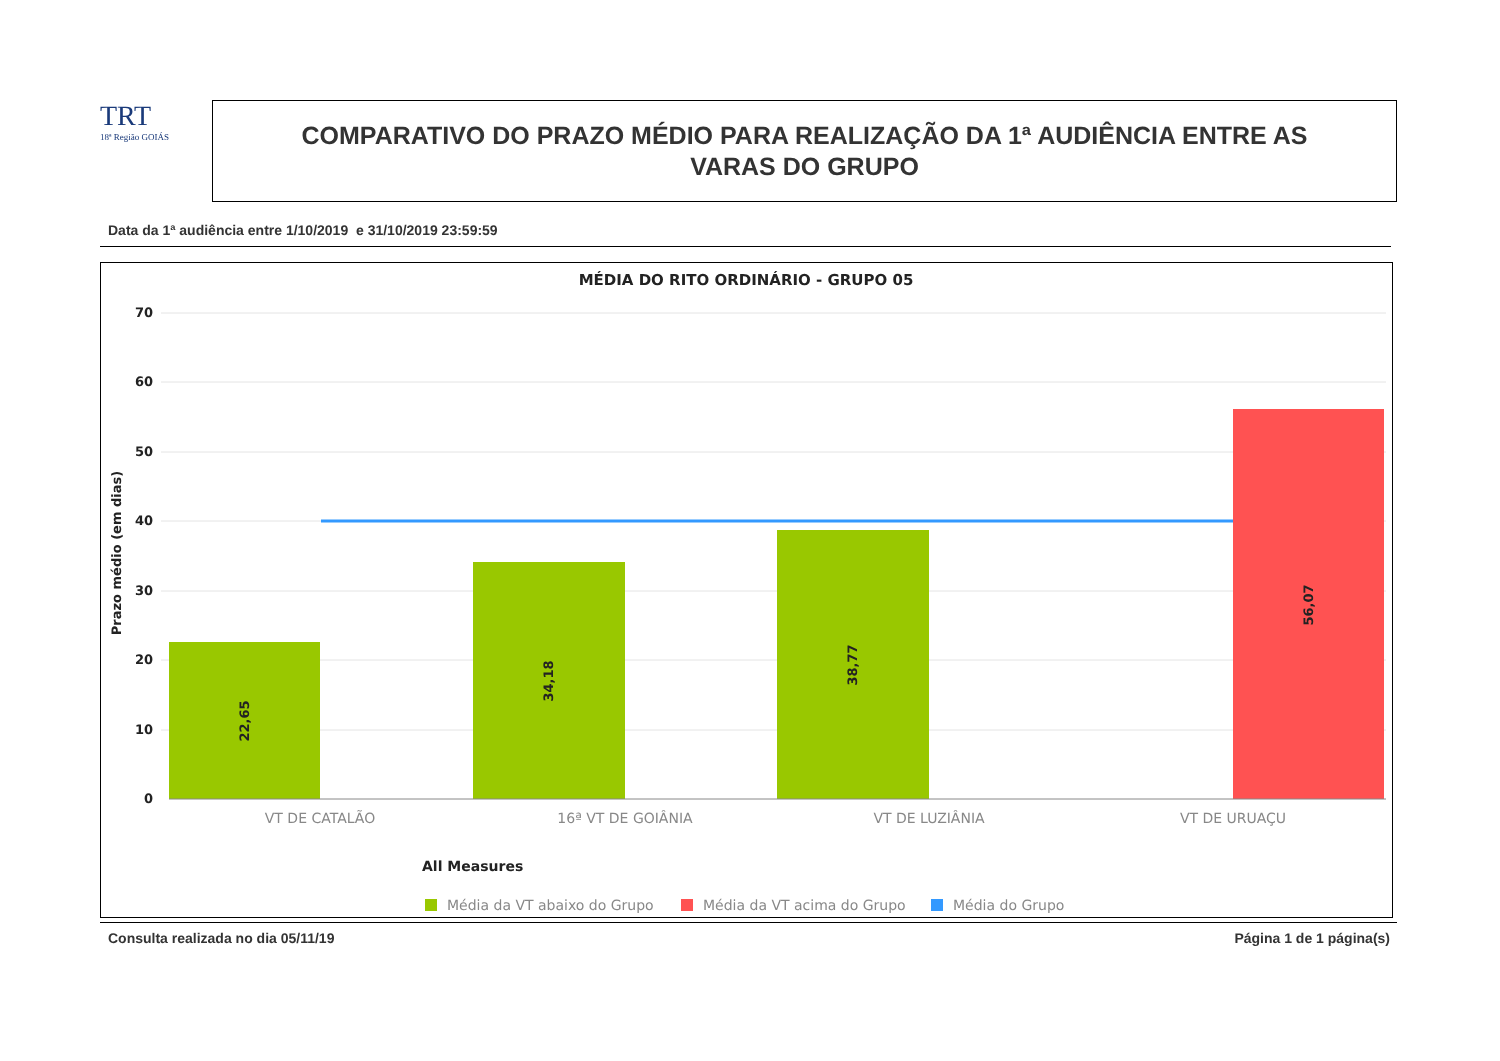TRT
18ª Região GOIÁS
COMPARATIVO DO PRAZO MÉDIO PARA REALIZAÇÃO DA 1ª AUDIÊNCIA ENTRE AS
VARAS DO GRUPO
Data da 1ª audiência entre 1/10/2019 e 31/10/2019 23:59:59
MÉDIA DO RITO ORDINÁRIO - GRUPO 05
70
60
50
40
30
20
10
0
Prazo médio (em dias)
22,65
34,18
38,77
56,07
VT DE CATALÃO
16ª VT DE GOIÂNIA
VT DE LUZIÂNIA
VT DE URUAÇU
All Measures
Média da VT abaixo do Grupo
Média da VT acima do Grupo
Média do Grupo
Consulta realizada no dia 05/11/19 Página 1 de 1 página(s)